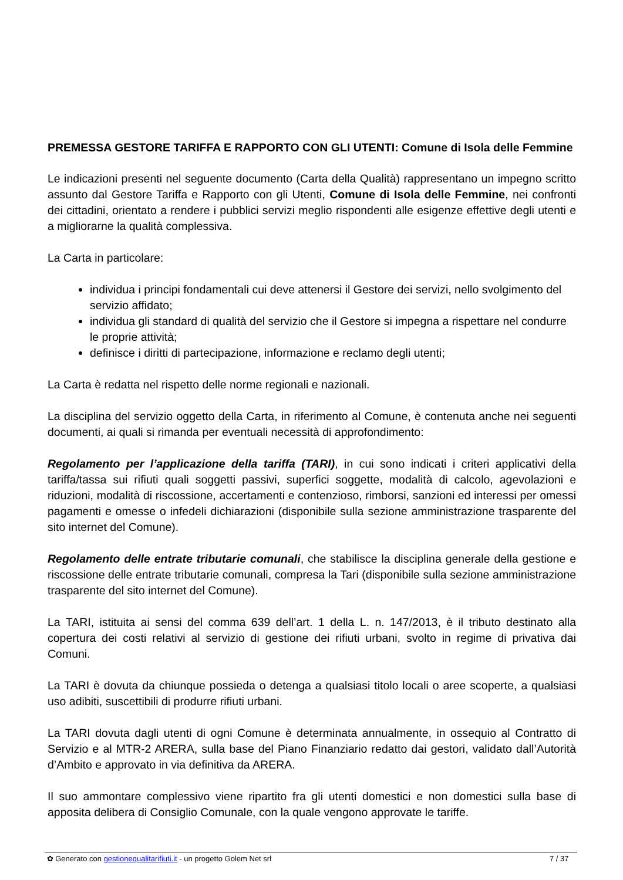PREMESSA GESTORE TARIFFA E RAPPORTO CON GLI UTENTI: Comune di Isola delle Femmine
Le indicazioni presenti nel seguente documento (Carta della Qualità) rappresentano un impegno scritto assunto dal Gestore Tariffa e Rapporto con gli Utenti, Comune di Isola delle Femmine, nei confronti dei cittadini, orientato a rendere i pubblici servizi meglio rispondenti alle esigenze effettive degli utenti e a migliorarne la qualità complessiva.
La Carta in particolare:
individua i principi fondamentali cui deve attenersi il Gestore dei servizi, nello svolgimento del servizio affidato;
individua gli standard di qualità del servizio che il Gestore si impegna a rispettare nel condurre le proprie attività;
definisce i diritti di partecipazione, informazione e reclamo degli utenti;
La Carta è redatta nel rispetto delle norme regionali e nazionali.
La disciplina del servizio oggetto della Carta, in riferimento al Comune, è contenuta anche nei seguenti documenti, ai quali si rimanda per eventuali necessità di approfondimento:
Regolamento per l’applicazione della tariffa (TARI), in cui sono indicati i criteri applicativi della tariffa/tassa sui rifiuti quali soggetti passivi, superfici soggette, modalità di calcolo, agevolazioni e riduzioni, modalità di riscossione, accertamenti e contenzioso, rimborsi, sanzioni ed interessi per omessi pagamenti e omesse o infedeli dichiarazioni (disponibile sulla sezione amministrazione trasparente del sito internet del Comune).
Regolamento delle entrate tributarie comunali, che stabilisce la disciplina generale della gestione e riscossione delle entrate tributarie comunali, compresa la Tari (disponibile sulla sezione amministrazione trasparente del sito internet del Comune).
La TARI, istituita ai sensi del comma 639 dell’art. 1 della L. n. 147/2013, è il tributo destinato alla copertura dei costi relativi al servizio di gestione dei rifiuti urbani, svolto in regime di privativa dai Comuni.
La TARI è dovuta da chiunque possieda o detenga a qualsiasi titolo locali o aree scoperte, a qualsiasi uso adibiti, suscettibili di produrre rifiuti urbani.
La TARI dovuta dagli utenti di ogni Comune è determinata annualmente, in ossequio al Contratto di Servizio e al MTR-2 ARERA, sulla base del Piano Finanziario redatto dai gestori, validato dall’Autorità d’Ambito e approvato in via definitiva da ARERA.
Il suo ammontare complessivo viene ripartito fra gli utenti domestici e non domestici sulla base di apposita delibera di Consiglio Comunale, con la quale vengono approvate le tariffe.
✿ Generato con gestionequalitarifiuti.it - un progetto Golem Net srl 7 / 37